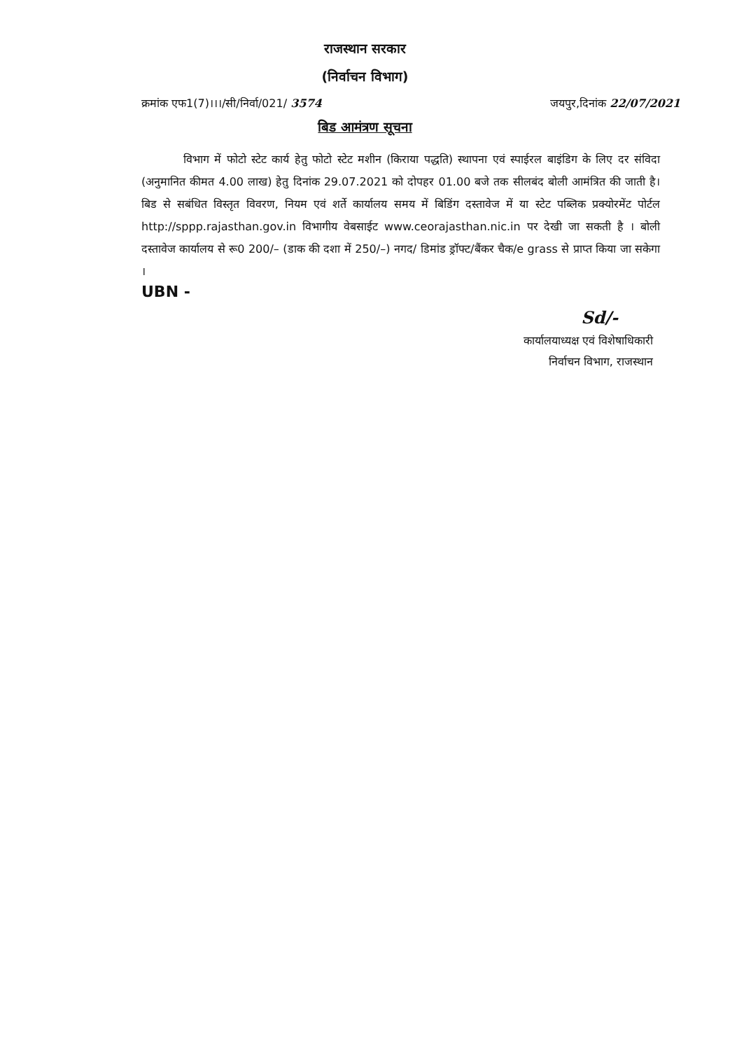राजस्थान सरकार
(निर्वाचन विभाग)
क्रमांक एफ1(7)।।।/सी/निर्वा/021/ 3574 जयपुर,दिनांक 22/07/2021
बिड आमंत्रण सूचना
विभाग में फोटो स्टेट कार्य हेतु फोटो स्टेट मशीन (किराया पद्धति) स्थापना एवं स्पाईरल बाइंडिग के लिए दर संविदा (अनुमानित कीमत 4.00 लाख) हेतु दिनांक 29.07.2021 को दोपहर 01.00 बजे तक सीलबंद बोली आमंत्रित की जाती है। बिड से सबंधित विस्तृत विवरण, नियम एवं शर्ते कार्यालय समय में बिडिंग दस्तावेज में या स्टेट पब्लिक प्रक्योरमेंट पोर्टल http://sppp.rajasthan.gov.in विभागीय वेबसाईट www.ceorajasthan.nic.in पर देखी जा सकती है । बोली दस्तावेज कार्यालय से रू0 200/– (डाक की दशा में 250/–) नगद/ डिमांड ड्रॉफ्ट/बैंकर चैक/e grass से प्राप्त किया जा सकेगा ।
UBN -
Sd/-
कार्यालयाध्यक्ष एवं विशेषाधिकारी
निर्वाचन विभाग, राजस्थान